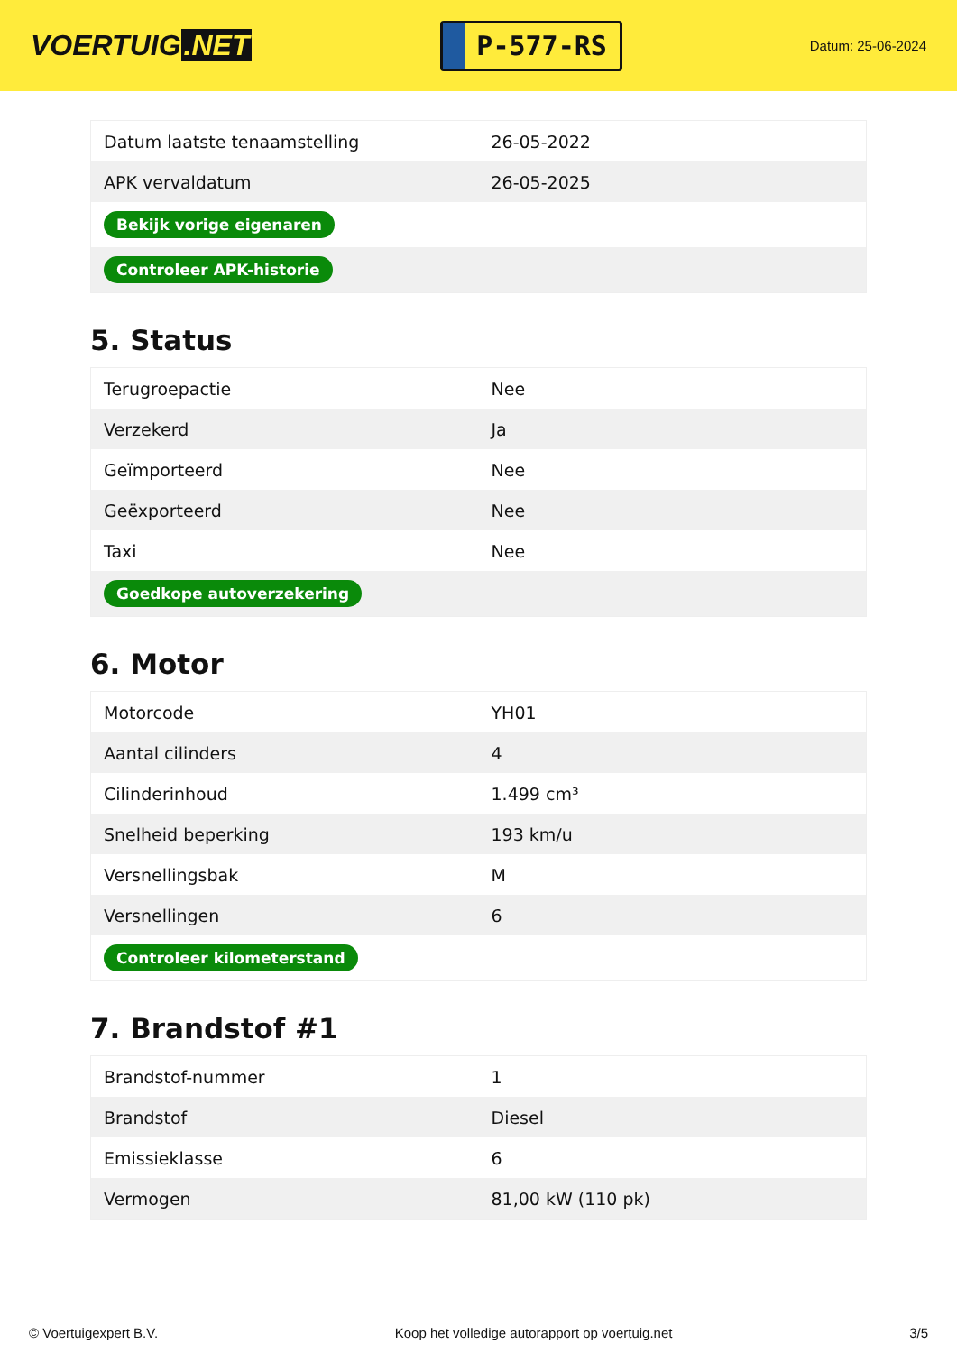VOERTUIG.NET
P-577-RS
Datum: 25-06-2024
| Datum laatste tenaamstelling | 26-05-2022 |
| APK vervaldatum | 26-05-2025 |
| Bekijk vorige eigenaren | |
| Controleer APK-historie | |
5. Status
| Terugroepactie | Nee |
| Verzekerd | Ja |
| Geïmporteerd | Nee |
| Geëxporteerd | Nee |
| Taxi | Nee |
| Goedkope autoverzekering | |
6. Motor
| Motorcode | YH01 |
| Aantal cilinders | 4 |
| Cilinderinhoud | 1.499 cm³ |
| Snelheid beperking | 193 km/u |
| Versnellingsbak | M |
| Versnellingen | 6 |
| Controleer kilometerstand | |
7. Brandstof #1
| Brandstof-nummer | 1 |
| Brandstof | Diesel |
| Emissieklasse | 6 |
| Vermogen | 81,00 kW (110 pk) |
© Voertuigexpert B.V. Koop het volledige autorapport op voertuig.net 3/5